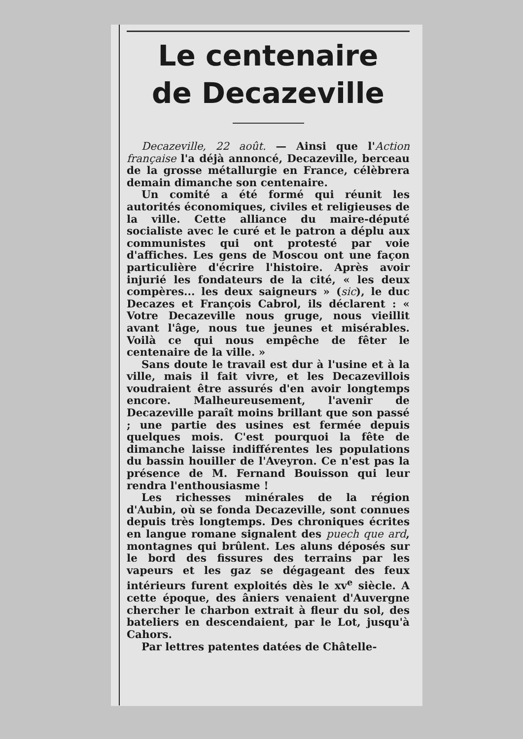Le centenaire
de Decazeville
Decazeville, 22 août. — Ainsi que l'Action française l'a déjà annoncé, Decazeville, berceau de la grosse métallurgie en France, célèbrera demain dimanche son centenaire.
Un comité a été formé qui réunit les autorités économiques, civiles et religieuses de la ville. Cette alliance du maire-député socialiste avec le curé et le patron a déplu aux communistes qui ont protesté par voie d'affiches. Les gens de Moscou ont une façon particulière d'écrire l'histoire. Après avoir injurié les fondateurs de la cité, « les deux compères... les deux saigneurs » (sic), le duc Decazes et François Cabrol, ils déclarent : « Votre Decazeville nous gruge, nous vieillit avant l'âge, nous tue jeunes et misérables. Voilà ce qui nous empêche de fêter le centenaire de la ville. »
Sans doute le travail est dur à l'usine et à la ville, mais il fait vivre, et les Decazevillois voudraient être assurés d'en avoir longtemps encore. Malheureusement, l'avenir de Decazeville paraît moins brillant que son passé ; une partie des usines est fermée depuis quelques mois. C'est pourquoi la fête de dimanche laisse indifférentes les populations du bassin houiller de l'Aveyron. Ce n'est pas la présence de M. Fernand Bouisson qui leur rendra l'enthousiasme !
Les richesses minérales de la région d'Aubin, où se fonda Decazeville, sont connues depuis très longtemps. Des chroniques écrites en langue romane signalent des puech que ard, montagnes qui brûlent. Les aluns déposés sur le bord des fissures des terrains par les vapeurs et les gaz se dégageant des feux intérieurs furent exploités dès le xv<sup>e</sup> siècle. A cette époque, des âniers venaient d'Auvergne chercher le charbon extrait à fleur du sol, des bateliers en descendaient, par le Lot, jusqu'à Cahors.
Par lettres patentes datées de Châtelle-